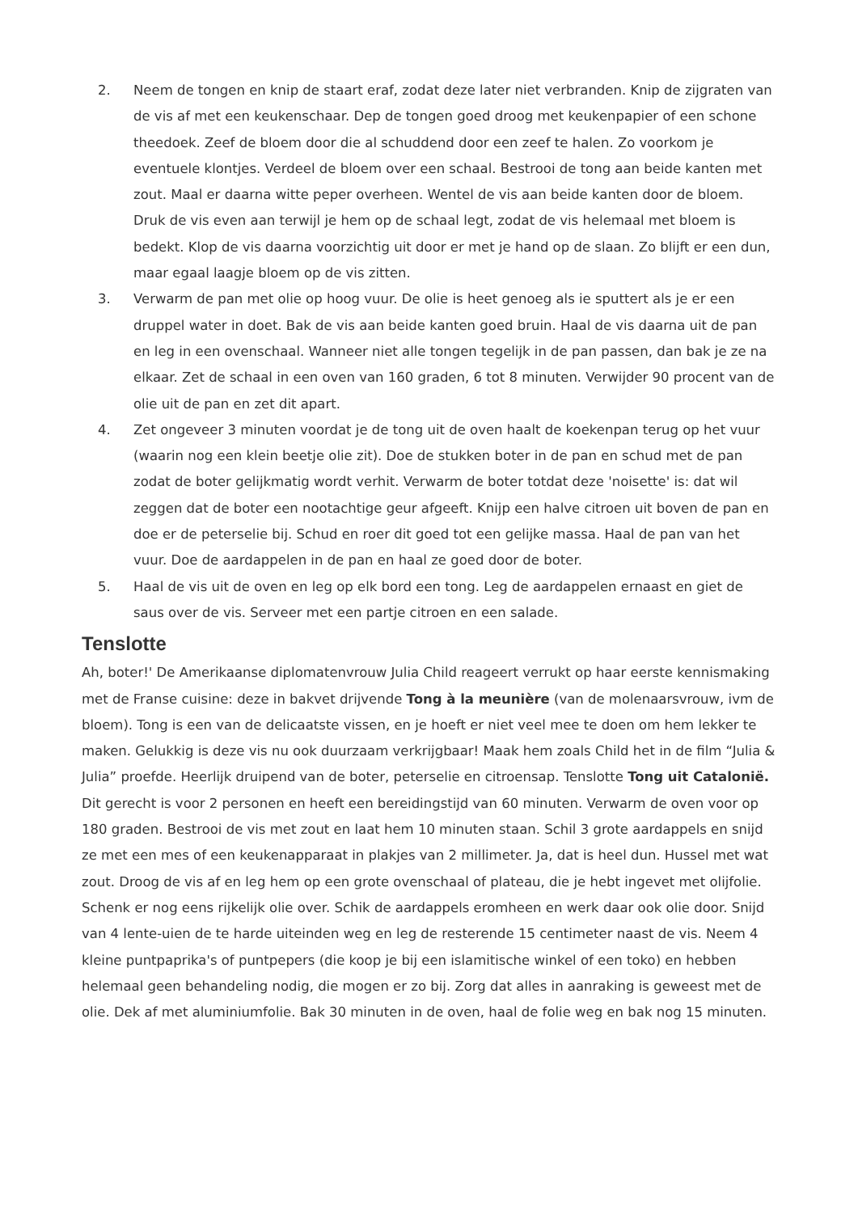2. Neem de tongen en knip de staart eraf, zodat deze later niet verbranden. Knip de zijgraten van de vis af met een keukenschaar. Dep de tongen goed droog met keukenpapier of een schone theedoek. Zeef de bloem door die al schuddend door een zeef te halen. Zo voorkom je eventuele klontjes. Verdeel de bloem over een schaal. Bestrooi de tong aan beide kanten met zout. Maal er daarna witte peper overheen. Wentel de vis aan beide kanten door de bloem. Druk de vis even aan terwijl je hem op de schaal legt, zodat de vis helemaal met bloem is bedekt. Klop de vis daarna voorzichtig uit door er met je hand op de slaan. Zo blijft er een dun, maar egaal laagje bloem op de vis zitten.
3. Verwarm de pan met olie op hoog vuur. De olie is heet genoeg als ie sputtert als je er een druppel water in doet. Bak de vis aan beide kanten goed bruin. Haal de vis daarna uit de pan en leg in een ovenschaal. Wanneer niet alle tongen tegelijk in de pan passen, dan bak je ze na elkaar. Zet de schaal in een oven van 160 graden, 6 tot 8 minuten. Verwijder 90 procent van de olie uit de pan en zet dit apart.
4. Zet ongeveer 3 minuten voordat je de tong uit de oven haalt de koekenpan terug op het vuur (waarin nog een klein beetje olie zit). Doe de stukken boter in de pan en schud met de pan zodat de boter gelijkmatig wordt verhit. Verwarm de boter totdat deze 'noisette' is: dat wil zeggen dat de boter een nootachtige geur afgeeft. Knijp een halve citroen uit boven de pan en doe er de peterselie bij. Schud en roer dit goed tot een gelijke massa. Haal de pan van het vuur. Doe de aardappelen in de pan en haal ze goed door de boter.
5. Haal de vis uit de oven en leg op elk bord een tong. Leg de aardappelen ernaast en giet de saus over de vis. Serveer met een partje citroen en een salade.
Tenslotte
Ah, boter!' De Amerikaanse diplomatenvrouw Julia Child reageert verrukt op haar eerste kennismaking met de Franse cuisine: deze in bakvet drijvende Tong à la meunière (van de molenaarsvrouw, ivm de bloem). Tong is een van de delicaatste vissen, en je hoeft er niet veel mee te doen om hem lekker te maken. Gelukkig is deze vis nu ook duurzaam verkrijgbaar! Maak hem zoals Child het in de film “Julia & Julia” proefde. Heerlijk druipend van de boter, peterselie en citroensap. Tenslotte Tong uit Catalonië. Dit gerecht is voor 2 personen en heeft een bereidingstijd van 60 minuten. Verwarm de oven voor op 180 graden. Bestrooi de vis met zout en laat hem 10 minuten staan. Schil 3 grote aardappels en snijd ze met een mes of een keukenapparaat in plakjes van 2 millimeter. Ja, dat is heel dun. Hussel met wat zout. Droog de vis af en leg hem op een grote ovenschaal of plateau, die je hebt ingevet met olijfolie. Schenk er nog eens rijkelijk olie over. Schik de aardappels eromheen en werk daar ook olie door. Snijd van 4 lente-uien de te harde uiteinden weg en leg de resterende 15 centimeter naast de vis. Neem 4 kleine puntpaprika's of puntpepers (die koop je bij een islamitische winkel of een toko) en hebben helemaal geen behandeling nodig, die mogen er zo bij. Zorg dat alles in aanraking is geweest met de olie. Dek af met aluminiumfolie. Bak 30 minuten in de oven, haal de folie weg en bak nog 15 minuten.